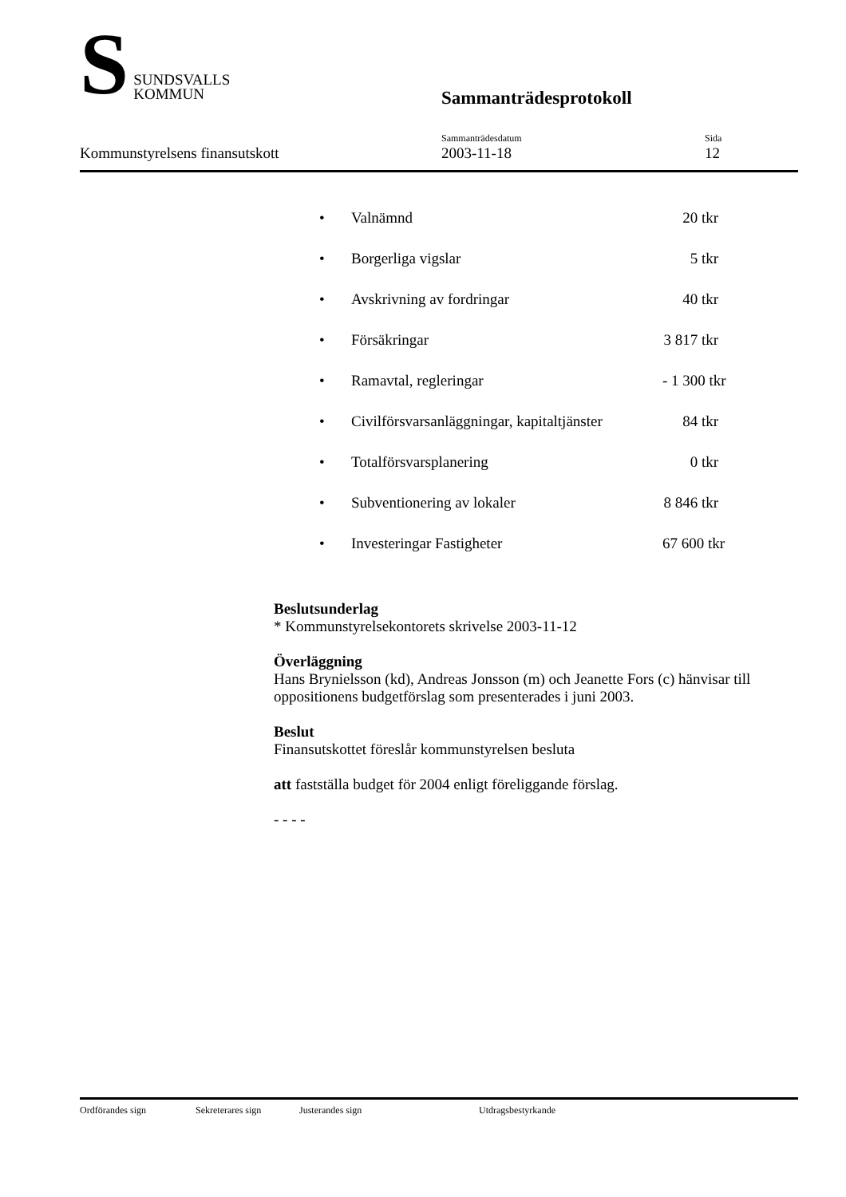S
SUNDSVALLS
KOMMUN
Sammanträdesprotokoll
Kommunstyrelsens finansutskott Sammanträdesdatum
2003-11-18
Sida
12
• Valnämnd 20 tkr
• Borgerliga vigslar 5 tkr
• Avskrivning av fordringar 40 tkr
• Försäkringar 3 817 tkr
• Ramavtal, regleringar - 1 300 tkr
• Civilförsvarsanläggningar, kapitaltjänster 84 tkr
• Totalförsvarsplanering 0 tkr
• Subventionering av lokaler 8 846 tkr
• Investeringar Fastigheter 67 600 tkr
Beslutsunderlag
* Kommunstyrelsekontorets skrivelse 2003-11-12
Överläggning
Hans Brynielsson (kd), Andreas Jonsson (m) och Jeanette Fors (c) hänvisar till oppositionens budgetförslag som presenterades i juni 2003.
Beslut
Finansutskottet föreslår kommunstyrelsen besluta
att fastställa budget för 2004 enligt föreliggande förslag.
- - - -
Ordförandes sign Sekreterares sign Justerandes sign Utdragsbestyrkande